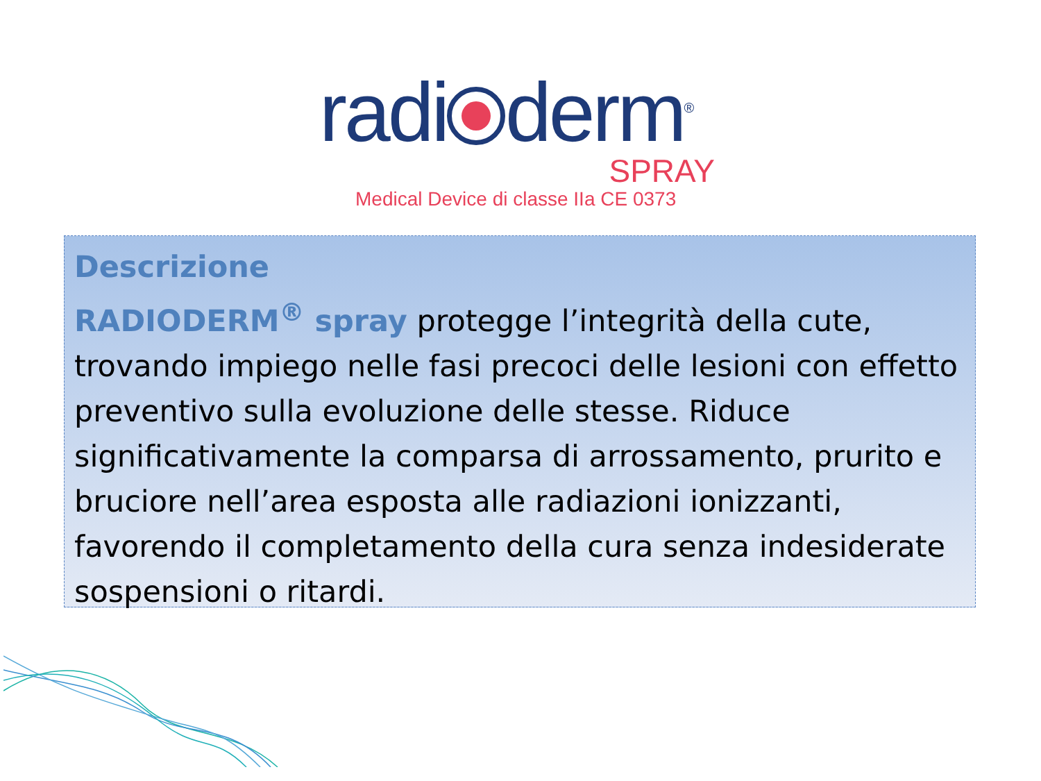radi derm<sup>®</sup>
SPRAY
Medical Device di classe IIa CE 0373
Descrizione
RADIODERM<sup>®</sup> spray protegge l’integrità della cute, trovando impiego nelle fasi precoci delle lesioni con effetto preventivo sulla evoluzione delle stesse. Riduce significativamente la comparsa di arrossamento, prurito e bruciore nell’area esposta alle radiazioni ionizzanti, favorendo il completamento della cura senza indesiderate sospensioni o ritardi.